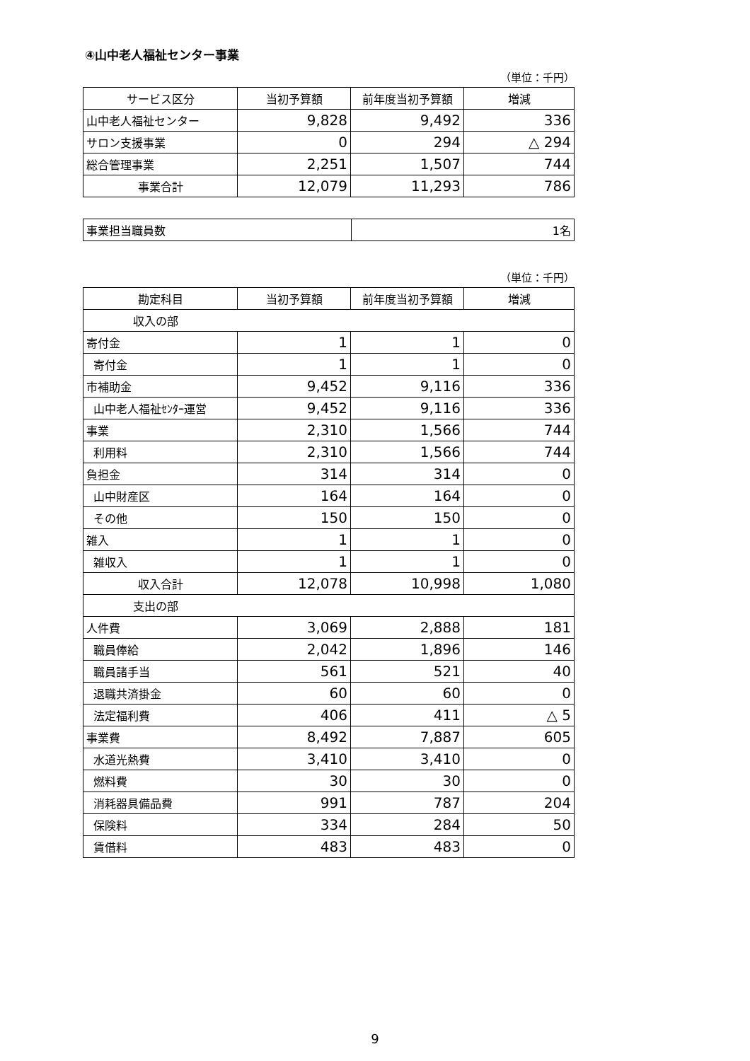④山中老人福祉センター事業
（単位：千円）
| サービス区分 | 当初予算額 | 前年度当初予算額 | 増減 |
| --- | --- | --- | --- |
| 山中老人福祉センター | 9,828 | 9,492 | 336 |
| サロン支援事業 | 0 | 294 | △ 294 |
| 総合管理事業 | 2,251 | 1,507 | 744 |
| 事業合計 | 12,079 | 11,293 | 786 |
| 事業担当職員数 | 1名 |
（単位：千円）
| 勘定科目 | 当初予算額 | 前年度当初予算額 | 増減 |
| --- | --- | --- | --- |
| 収入の部 | | | |
| 寄付金 | 1 | 1 | 0 |
| 寄付金 | 1 | 1 | 0 |
| 市補助金 | 9,452 | 9,116 | 336 |
| 山中老人福祉ｾﾝﾀｰ運営 | 9,452 | 9,116 | 336 |
| 事業 | 2,310 | 1,566 | 744 |
| 利用料 | 2,310 | 1,566 | 744 |
| 負担金 | 314 | 314 | 0 |
| 山中財産区 | 164 | 164 | 0 |
| その他 | 150 | 150 | 0 |
| 雑入 | 1 | 1 | 0 |
| 雑収入 | 1 | 1 | 0 |
| 収入合計 | 12,078 | 10,998 | 1,080 |
| 支出の部 | | | |
| 人件費 | 3,069 | 2,888 | 181 |
| 職員俸給 | 2,042 | 1,896 | 146 |
| 職員諸手当 | 561 | 521 | 40 |
| 退職共済掛金 | 60 | 60 | 0 |
| 法定福利費 | 406 | 411 | △ 5 |
| 事業費 | 8,492 | 7,887 | 605 |
| 水道光熱費 | 3,410 | 3,410 | 0 |
| 燃料費 | 30 | 30 | 0 |
| 消耗器具備品費 | 991 | 787 | 204 |
| 保険料 | 334 | 284 | 50 |
| 賃借料 | 483 | 483 | 0 |
9